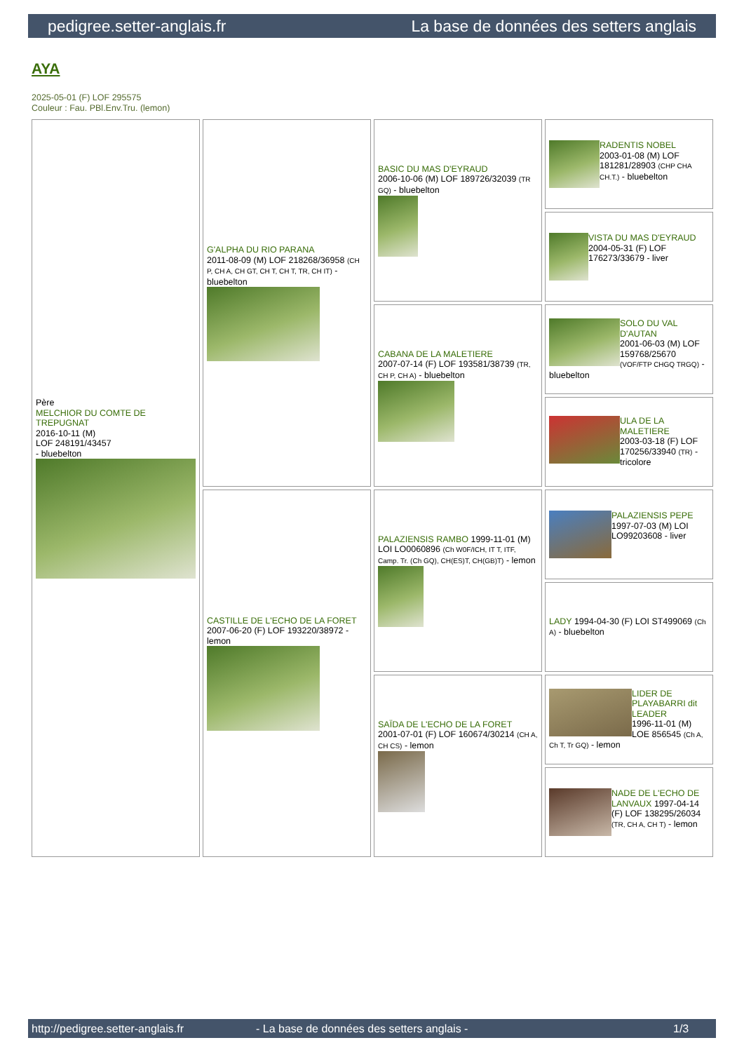pedigree.setter-anglais.fr La base de données des setters anglais
AYA
2025-05-01 (F) LOF 295575
Couleur : Fau. PBl.Env.Tru. (lemon)
| Père MELCHIOR DU COMTE DE TREPUGNAT 2016-10-11 (M) LOF 248191/43457 - bluebelton | G'ALPHA DU RIO PARANA 2011-08-09 (M) LOF 218268/36958 (CH P, CH A, CH GT, CH T, CH T, TR, CH IT) - bluebelton | BASIC DU MAS D'EYRAUD 2006-10-06 (M) LOF 189726/32039 (TR GQ) - bluebelton | RADENTIS NOBEL 2003-01-08 (M) LOF 181281/28903 (CHP CHA CH.T.) - bluebelton |
| | | | VISTA DU MAS D'EYRAUD 2004-05-31 (F) LOF 176273/33679 - liver |
| | | CABANA DE LA MALETIERE 2007-07-14 (F) LOF 193581/38739 (TR, CH P, CH A) - bluebelton | SOLO DU VAL D'AUTAN 2001-06-03 (M) LOF 159768/25670 (VOF/FTP CHGQ TRGQ) - bluebelton |
| | | | ULA DE LA MALETIERE 2003-03-18 (F) LOF 170256/33940 (TR) - tricolore |
| | CASTILLE DE L'ECHO DE LA FORET 2007-06-20 (F) LOF 193220/38972 - lemon | PALAZIENSIS RAMBO 1999-11-01 (M) LOI LO0060896 (Ch W0F/ICH, IT T, ITF, Camp. Tr. (Ch GQ), CH(ES)T, CH(GB)T) - lemon | PALAZIENSIS PEPE 1997-07-03 (M) LOI LO99203608 - liver |
| | | | LADY 1994-04-30 (F) LOI ST499069 (Ch A) - bluebelton |
| | | SAÏDA DE L'ECHO DE LA FORET 2001-07-01 (F) LOF 160674/30214 (CH A, CH CS) - lemon | LIDER DE PLAYABARRI dit LEADER 1996-11-01 (M) LOE 856545 (Ch A, Ch T, Tr GQ) - lemon |
| | | | NADE DE L'ECHO DE LANVAUX 1997-04-14 (F) LOF 138295/26034 (TR, CH A, CH T) - lemon |
http://pedigree.setter-anglais.fr - La base de données des setters anglais - 1/3